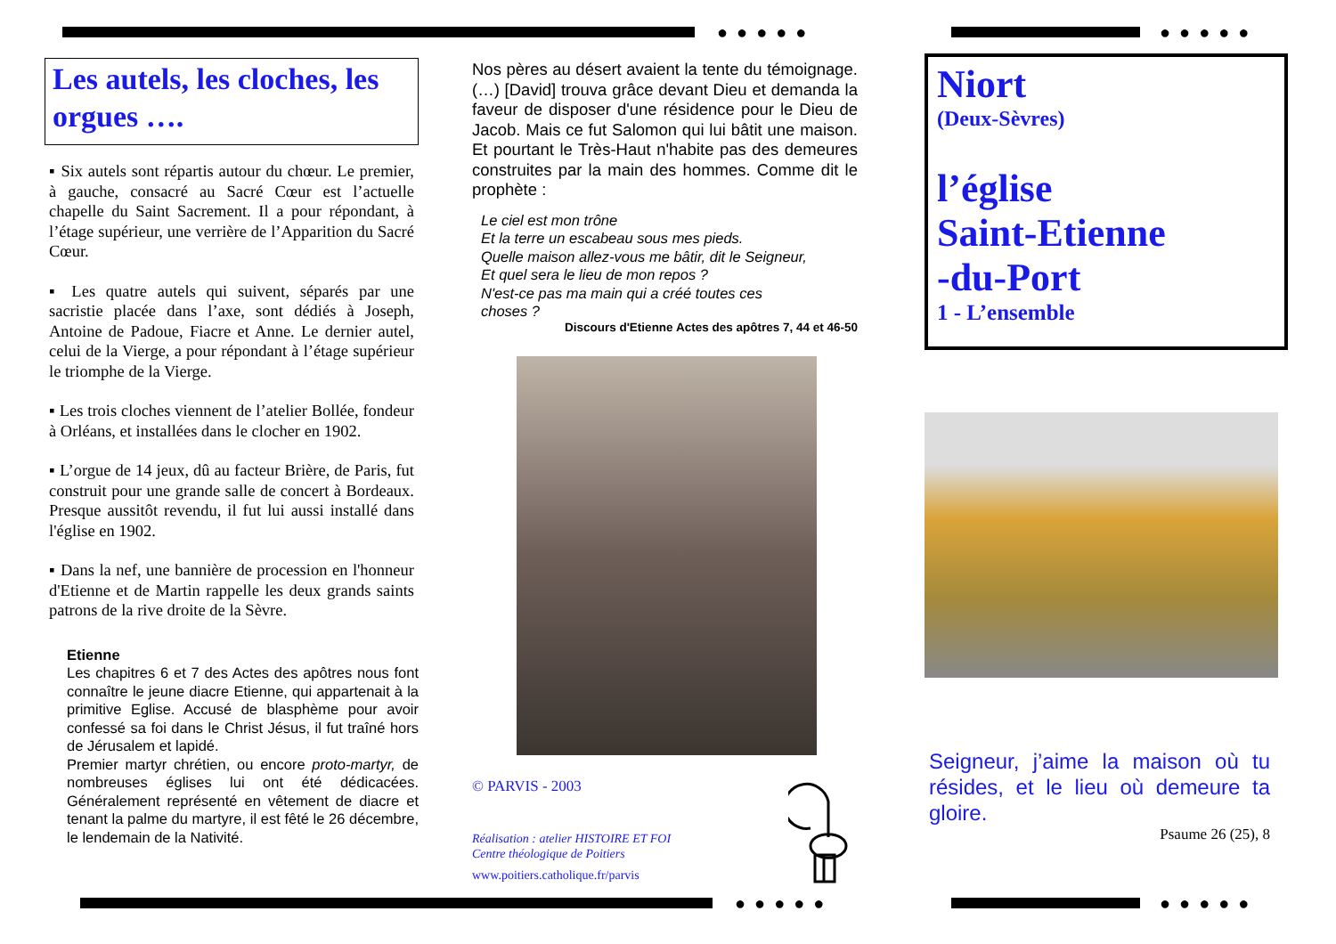●●●●● ●●●●●
●●●●● ●●●●●
Les autels, les cloches, les orgues ….
▪ Six autels sont répartis autour du chœur. Le premier, à gauche, consacré au Sacré Cœur est l’actuelle chapelle du Saint Sacrement. Il a pour répondant, à l’étage supérieur, une verrière de l’Apparition du Sacré Cœur.
▪ Les quatre autels qui suivent, séparés par une sacristie placée dans l’axe, sont dédiés à Joseph, Antoine de Padoue, Fiacre et Anne. Le dernier autel, celui de la Vierge, a pour répondant à l’étage supérieur le triomphe de la Vierge.
▪ Les trois cloches viennent de l’atelier Bollée, fondeur à Orléans, et installées dans le clocher en 1902.
▪ L’orgue de 14 jeux, dû au facteur Brière, de Paris, fut construit pour une grande salle de concert à Bordeaux. Presque aussitôt revendu, il fut lui aussi installé dans l'église en 1902.
▪ Dans la nef, une bannière de procession en l'honneur d'Etienne et de Martin rappelle les deux grands saints patrons de la rive droite de la Sèvre.
Etienne
Les chapitres 6 et 7 des Actes des apôtres nous font connaître le jeune diacre Etienne, qui appartenait à la primitive Eglise. Accusé de blasphème pour avoir confessé sa foi dans le Christ Jésus, il fut traîné hors de Jérusalem et lapidé.
Premier martyr chrétien, ou encore proto-martyr, de nombreuses églises lui ont été dédicacées. Généralement représenté en vêtement de diacre et tenant la palme du martyre, il est fêté le 26 décembre, le lendemain de la Nativité.
Nos pères au désert avaient la tente du témoignage. (…) [David] trouva grâce devant Dieu et demanda la faveur de disposer d'une résidence pour le Dieu de Jacob. Mais ce fut Salomon qui lui bâtit une maison. Et pourtant le Très-Haut n'habite pas des demeures construites par la main des hommes. Comme dit le prophète :
Le ciel est mon trône
Et la terre un escabeau sous mes pieds.
Quelle maison allez-vous me bâtir, dit le Seigneur,
Et quel sera le lieu de mon repos ?
N'est-ce pas ma main qui a créé toutes ces
choses ?
Discours d'Etienne Actes des apôtres 7, 44 et 46-50
© PARVIS - 2003
Réalisation : atelier HISTOIRE ET FOI
Centre théologique de Poitiers
www.poitiers.catholique.fr/parvis
Niort
(Deux-Sèvres)
l’église
Saint-Etienne
-du-Port
1 - L’ensemble
Seigneur, j’aime la maison où tu résides, et le lieu où demeure ta gloire.
Psaume 26 (25), 8